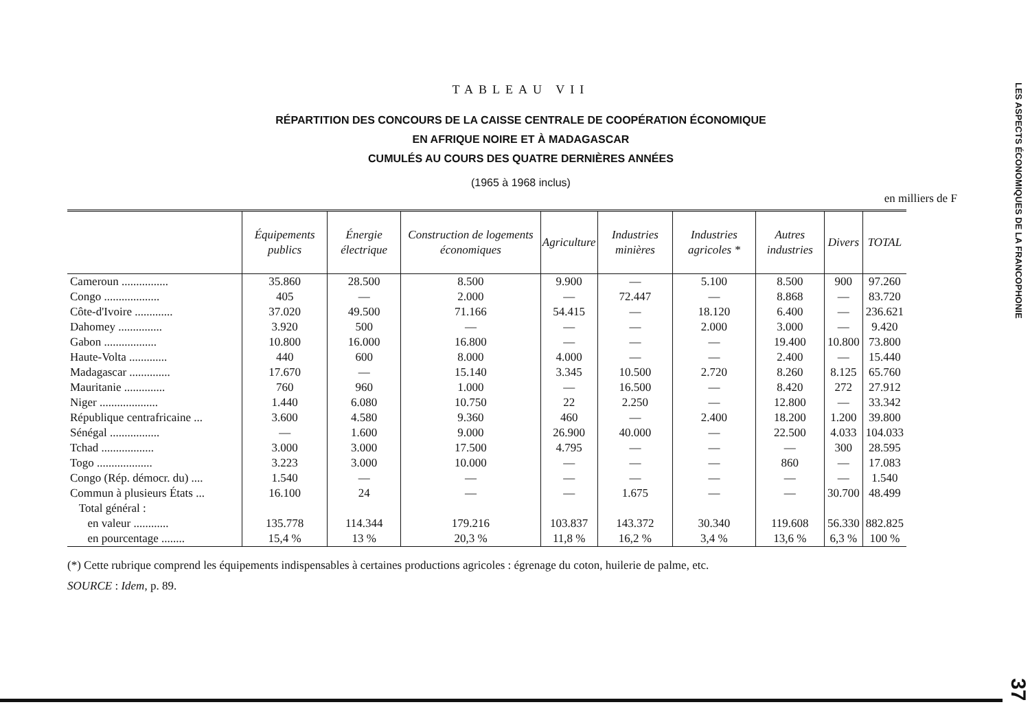TABLEAU VII
RÉPARTITION DES CONCOURS DE LA CAISSE CENTRALE DE COOPÉRATION ÉCONOMIQUE
EN AFRIQUE NOIRE ET À MADAGASCAR
CUMULÉS AU COURS DES QUATRE DERNIÈRES ANNÉES
(1965 à 1968 inclus)
en milliers de F
| | Équipements publics | Énergie électrique | Construction de logements économiques | Agriculture | Industries minières | Industries agricoles * | Autres industries | Divers | TOTAL |
| --- | --- | --- | --- | --- | --- | --- | --- | --- | --- |
| Cameroun ................ | 35.860 | 28.500 | 8.500 | 9.900 | — | 5.100 | 8.500 | 900 | 97.260 |
| Congo ................... | 405 | — | 2.000 | — | 72.447 | — | 8.868 | — | 83.720 |
| Côte-d'Ivoire ............. | 37.020 | 49.500 | 71.166 | 54.415 | — | 18.120 | 6.400 | — | 236.621 |
| Dahomey ............... | 3.920 | 500 | — | — | — | 2.000 | 3.000 | — | 9.420 |
| Gabon .................. | 10.800 | 16.000 | 16.800 | — | — | — | 19.400 | 10.800 | 73.800 |
| Haute-Volta ............. | 440 | 600 | 8.000 | 4.000 | — | — | 2.400 | — | 15.440 |
| Madagascar .............. | 17.670 | — | 15.140 | 3.345 | 10.500 | 2.720 | 8.260 | 8.125 | 65.760 |
| Mauritanie .............. | 760 | 960 | 1.000 | — | 16.500 | — | 8.420 | 272 | 27.912 |
| Niger .................... | 1.440 | 6.080 | 10.750 | 22 | 2.250 | — | 12.800 | — | 33.342 |
| République centrafricaine ... | 3.600 | 4.580 | 9.360 | 460 | — | 2.400 | 18.200 | 1.200 | 39.800 |
| Sénégal ................. | — | 1.600 | 9.000 | 26.900 | 40.000 | — | 22.500 | 4.033 | 104.033 |
| Tchad .................. | 3.000 | 3.000 | 17.500 | 4.795 | — | — | — | 300 | 28.595 |
| Togo ................... | 3.223 | 3.000 | 10.000 | — | — | — | 860 | — | 17.083 |
| Congo (Rép. démocr. du) .... | 1.540 | — | — | — | — | — | — | — | 1.540 |
| Commun à plusieurs États ... | 16.100 | 24 | — | — | 1.675 | — | — | 30.700 | 48.499 |
| Total général : | | | | | | | | | |
| en valeur ............ | 135.778 | 114.344 | 179.216 | 103.837 | 143.372 | 30.340 | 119.608 | 56.330 | 882.825 |
| en pourcentage ........ | 15,4 % | 13 % | 20,3 % | 11,8 % | 16,2 % | 3,4 % | 13,6 % | 6,3 % | 100 % |
(*) Cette rubrique comprend les équipements indispensables à certaines productions agricoles : égrenage du coton, huilerie de palme, etc.
SOURCE : Idem, p. 89.
LES ASPECTS ÉCONOMIQUES DE LA FRANCOPHONIE 37